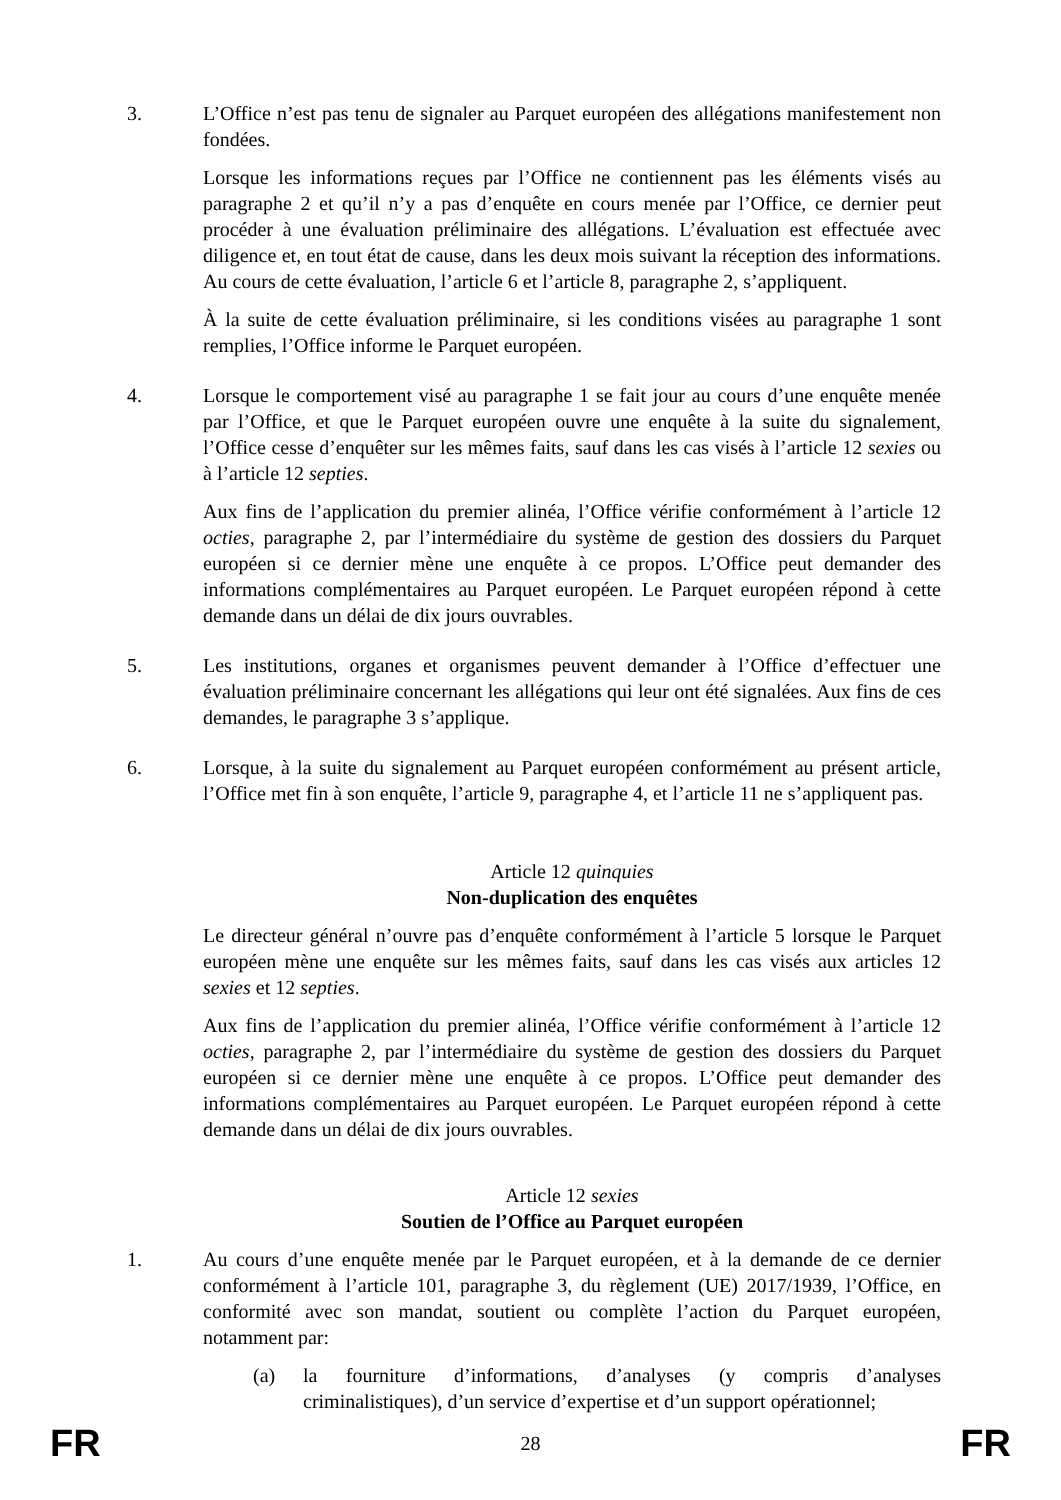3. L’Office n’est pas tenu de signaler au Parquet européen des allégations manifestement non fondées.
Lorsque les informations reçues par l’Office ne contiennent pas les éléments visés au paragraphe 2 et qu’il n’y a pas d’enquête en cours menée par l’Office, ce dernier peut procéder à une évaluation préliminaire des allégations. L’évaluation est effectuée avec diligence et, en tout état de cause, dans les deux mois suivant la réception des informations. Au cours de cette évaluation, l’article 6 et l’article 8, paragraphe 2, s’appliquent.
À la suite de cette évaluation préliminaire, si les conditions visées au paragraphe 1 sont remplies, l’Office informe le Parquet européen.
4. Lorsque le comportement visé au paragraphe 1 se fait jour au cours d’une enquête menée par l’Office, et que le Parquet européen ouvre une enquête à la suite du signalement, l’Office cesse d’enquêter sur les mêmes faits, sauf dans les cas visés à l’article 12 sexies ou à l’article 12 septies.
Aux fins de l’application du premier alinéa, l’Office vérifie conformément à l’article 12 octies, paragraphe 2, par l’intermédiaire du système de gestion des dossiers du Parquet européen si ce dernier mène une enquête à ce propos. L’Office peut demander des informations complémentaires au Parquet européen. Le Parquet européen répond à cette demande dans un délai de dix jours ouvrables.
5. Les institutions, organes et organismes peuvent demander à l’Office d’effectuer une évaluation préliminaire concernant les allégations qui leur ont été signalées. Aux fins de ces demandes, le paragraphe 3 s’applique.
6. Lorsque, à la suite du signalement au Parquet européen conformément au présent article, l’Office met fin à son enquête, l’article 9, paragraphe 4, et l’article 11 ne s’appliquent pas.
Article 12 quinquies
Non-duplication des enquêtes
Le directeur général n’ouvre pas d’enquête conformément à l’article 5 lorsque le Parquet européen mène une enquête sur les mêmes faits, sauf dans les cas visés aux articles 12 sexies et 12 septies.
Aux fins de l’application du premier alinéa, l’Office vérifie conformément à l’article 12 octies, paragraphe 2, par l’intermédiaire du système de gestion des dossiers du Parquet européen si ce dernier mène une enquête à ce propos. L’Office peut demander des informations complémentaires au Parquet européen. Le Parquet européen répond à cette demande dans un délai de dix jours ouvrables.
Article 12 sexies
Soutien de l’Office au Parquet européen
1. Au cours d’une enquête menée par le Parquet européen, et à la demande de ce dernier conformément à l’article 101, paragraphe 3, du règlement (UE) 2017/1939, l’Office, en conformité avec son mandat, soutient ou complète l’action du Parquet européen, notamment par:
(a) la fourniture d’informations, d’analyses (y compris d’analyses criminalistiques), d’un service d’expertise et d’un support opérationnel;
FR 28 FR